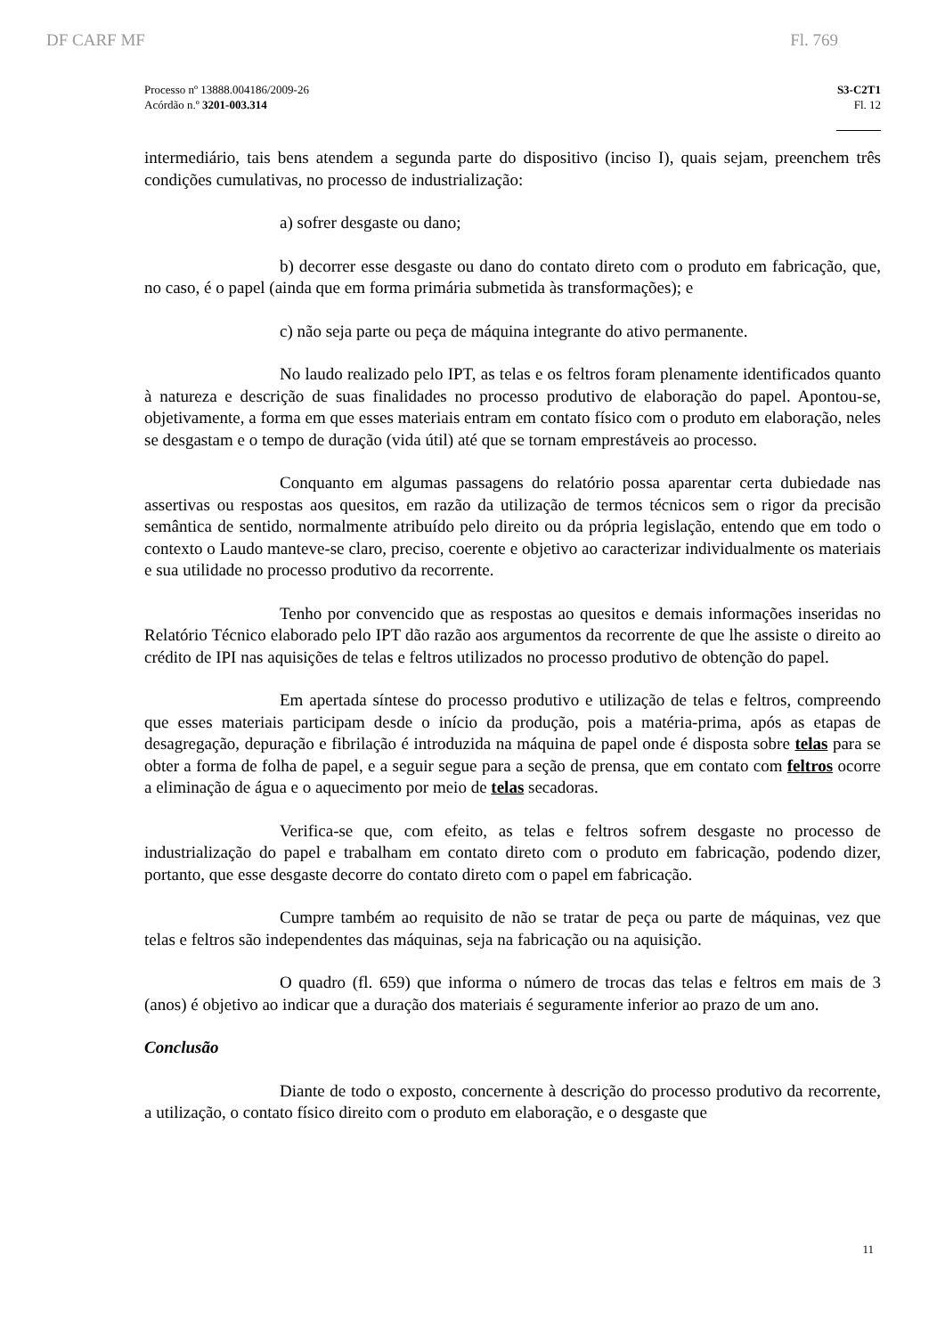DF CARF MF Fl. 769
Processo nº 13888.004186/2009-26
Acórdão n.º 3201-003.314
S3-C2T1
Fl. 12
intermediário, tais bens atendem a segunda parte do dispositivo (inciso I), quais sejam, preenchem três condições cumulativas, no processo de industrialização:
a) sofrer desgaste ou dano;
b) decorrer esse desgaste ou dano do contato direto com o produto em fabricação, que, no caso, é o papel (ainda que em forma primária submetida às transformações); e
c) não seja parte ou peça de máquina integrante do ativo permanente.
No laudo realizado pelo IPT, as telas e os feltros foram plenamente identificados quanto à natureza e descrição de suas finalidades no processo produtivo de elaboração do papel. Apontou-se, objetivamente, a forma em que esses materiais entram em contato físico com o produto em elaboração, neles se desgastam e o tempo de duração (vida útil) até que se tornam emprestáveis ao processo.
Conquanto em algumas passagens do relatório possa aparentar certa dubiedade nas assertivas ou respostas aos quesitos, em razão da utilização de termos técnicos sem o rigor da precisão semântica de sentido, normalmente atribuído pelo direito ou da própria legislação, entendo que em todo o contexto o Laudo manteve-se claro, preciso, coerente e objetivo ao caracterizar individualmente os materiais e sua utilidade no processo produtivo da recorrente.
Tenho por convencido que as respostas ao quesitos e demais informações inseridas no Relatório Técnico elaborado pelo IPT dão razão aos argumentos da recorrente de que lhe assiste o direito ao crédito de IPI nas aquisições de telas e feltros utilizados no processo produtivo de obtenção do papel.
Em apertada síntese do processo produtivo e utilização de telas e feltros, compreendo que esses materiais participam desde o início da produção, pois a matéria-prima, após as etapas de desagregação, depuração e fibrilação é introduzida na máquina de papel onde é disposta sobre telas para se obter a forma de folha de papel, e a seguir segue para a seção de prensa, que em contato com feltros ocorre a eliminação de água e o aquecimento por meio de telas secadoras.
Verifica-se que, com efeito, as telas e feltros sofrem desgaste no processo de industrialização do papel e trabalham em contato direto com o produto em fabricação, podendo dizer, portanto, que esse desgaste decorre do contato direto com o papel em fabricação.
Cumpre também ao requisito de não se tratar de peça ou parte de máquinas, vez que telas e feltros são independentes das máquinas, seja na fabricação ou na aquisição.
O quadro (fl. 659) que informa o número de trocas das telas e feltros em mais de 3 (anos) é objetivo ao indicar que a duração dos materiais é seguramente inferior ao prazo de um ano.
Conclusão
Diante de todo o exposto, concernente à descrição do processo produtivo da recorrente, a utilização, o contato físico direito com o produto em elaboração, e o desgaste que
11